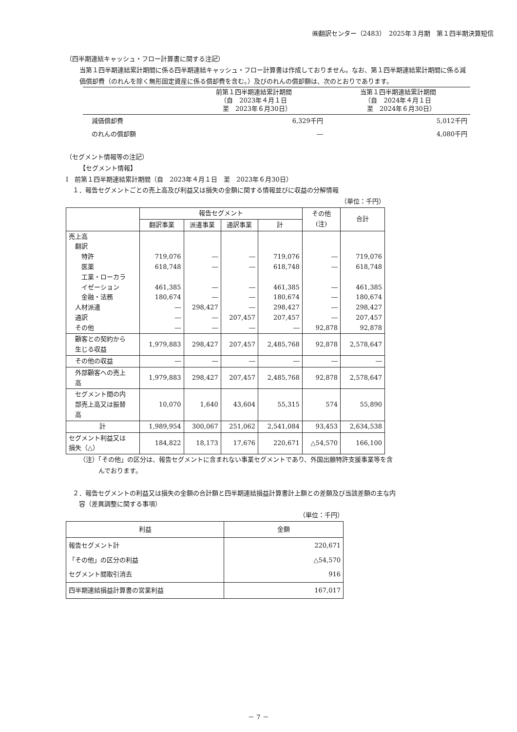㈱翻訳センター（2483）　2025年３月期　第１四半期決算短信
（四半期連結キャッシュ・フロー計算書に関する注記）
当第１四半期連結累計期間に係る四半期連結キャッシュ・フロー計算書は作成しておりません。なお、第１四半期連結累計期間に係る減価償却費（のれんを除く無形固定資産に係る償却費を含む。）及びのれんの償却額は、次のとおりであります。
| | 前第１四半期連結累計期間 （自 2023年４月１日 至 2023年６月30日） | 当第１四半期連結累計期間 （自 2024年４月１日 至 2024年６月30日） |
| --- | --- | --- |
| 減価償却費 | 6,329千円 | 5,012千円 |
| のれんの償却額 | ― | 4,080千円 |
（セグメント情報等の注記）
【セグメント情報】
Ⅰ　前第１四半期連結累計期間（自　2023年４月１日　至　2023年６月30日）
１．報告セグメントごとの売上高及び利益又は損失の金額に関する情報並びに収益の分解情報
（単位：千円）
| | 報告セグメント | | | | その他 (注) | 合計 |
| --- | --- | --- | --- | --- | --- | --- |
| | 翻訳事業 | 派遣事業 | 通訳事業 | 計 | | |
| 売上高 翻訳 特許 医薬 工業・ローカラ イゼーション 金融・法務 人材派遣 通訳 その他 | 719,076 618,748 461,385 180,674 ― ― ― | ― ― ― ― 298,427 ― ― | ― ― ― ― ― 207,457 ― | 719,076 618,748 461,385 180,674 298,427 207,457 ― | ― ― ― ― ― ― 92,878 | 719,076 618,748 461,385 180,674 298,427 207,457 92,878 |
| 顧客との契約から 生じる収益 | 1,979,883 | 298,427 | 207,457 | 2,485,768 | 92,878 | 2,578,647 |
| その他の収益 | ― | ― | ― | ― | ― | ― |
| 外部顧客への売上 高 | 1,979,883 | 298,427 | 207,457 | 2,485,768 | 92,878 | 2,578,647 |
| セグメント間の内 部売上高又は振替 高 | 10,070 | 1,640 | 43,604 | 55,315 | 574 | 55,890 |
| 計 | 1,989,954 | 300,067 | 251,062 | 2,541,084 | 93,453 | 2,634,538 |
| セグメント利益又は 損失（△） | 184,822 | 18,173 | 17,676 | 220,671 | △54,570 | 166,100 |
（注）「その他」の区分は、報告セグメントに含まれない事業セグメントであり、外国出願特許支援事業等を含
　　　んでおります。
２．報告セグメントの利益又は損失の金額の合計額と四半期連結損益計算書計上額との差額及び当該差額の主な内
　容（差異調整に関する事項）
（単位：千円）
| 利益 | 金額 |
| --- | --- |
| 報告セグメント計 「その他」の区分の利益 セグメント間取引消去 | 220,671 △54,570 916 |
| 四半期連結損益計算書の営業利益 | 167,017 |
－ 7 －